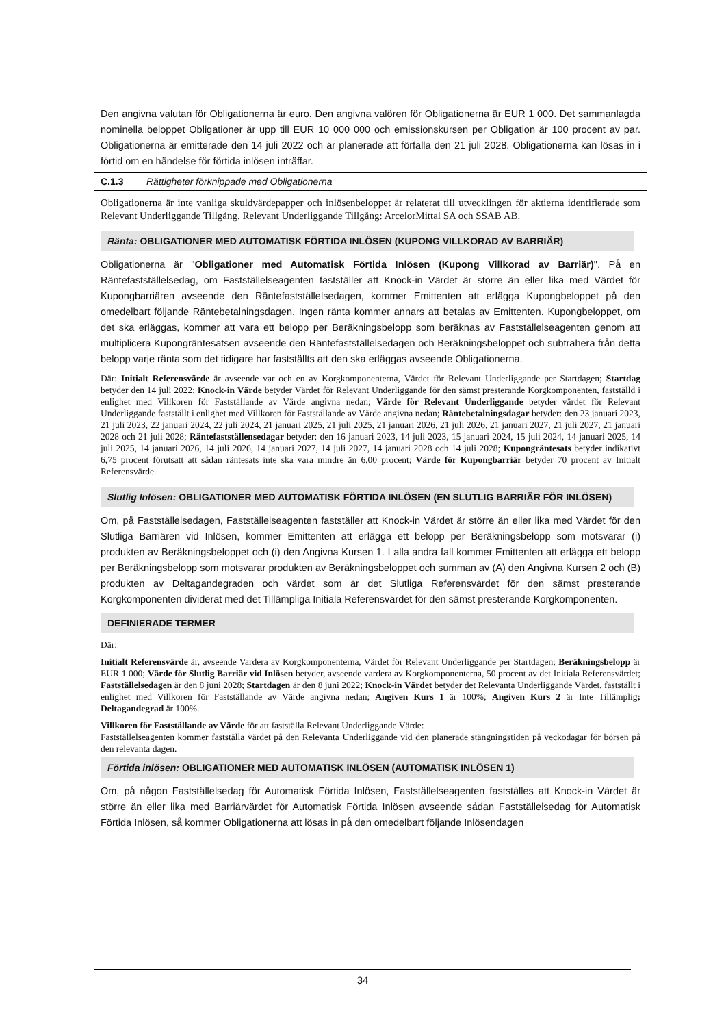Den angivna valutan för Obligationerna är euro. Den angivna valören för Obligationerna är EUR 1 000. Det sammanlagda nominella beloppet Obligationer är upp till EUR 10 000 000 och emissionskursen per Obligation är 100 procent av par. Obligationerna är emitterade den 14 juli 2022 och är planerade att förfalla den 21 juli 2028. Obligationerna kan lösas in i förtid om en händelse för förtida inlösen inträffar.
| C.1.3 | Rättigheter förknippade med Obligationerna |
Obligationerna är inte vanliga skuldvärdepapper och inlösenbeloppet är relaterat till utvecklingen för aktierna identifierade som Relevant Underliggande Tillgång. Relevant Underliggande Tillgång: ArcelorMittal SA och SSAB AB.
Ränta: OBLIGATIONER MED AUTOMATISK FÖRTIDA INLÖSEN (KUPONG VILLKORAD AV BARRIÄR)
Obligationerna är "Obligationer med Automatisk Förtida Inlösen (Kupong Villkorad av Barriär)". På en Räntefastställelsedag, om Fastställelseagenten fastställer att Knock-in Värdet är större än eller lika med Värdet för Kupongbarriären avseende den Räntefastställelsedagen, kommer Emittenten att erlägga Kupongbeloppet på den omedelbart följande Räntebetalningsdagen. Ingen ränta kommer annars att betalas av Emittenten. Kupongbeloppet, om det ska erläggas, kommer att vara ett belopp per Beräkningsbelopp som beräknas av Fastställelseagenten genom att multiplicera Kupongräntesatsen avseende den Räntefastställelsedagen och Beräkningsbeloppet och subtrahera från detta belopp varje ränta som det tidigare har fastställts att den ska erläggas avseende Obligationerna.
Där: Initialt Referensvärde är avseende var och en av Korgkomponenterna, Värdet för Relevant Underliggande per Startdagen; Startdag betyder den 14 juli 2022; Knock-in Värde betyder Värdet för Relevant Underliggande för den sämst presterande Korgkomponenten, fastställd i enlighet med Villkoren för Fastställande av Värde angivna nedan; Värde för Relevant Underliggande betyder värdet för Relevant Underliggande fastställt i enlighet med Villkoren för Fastställande av Värde angivna nedan; Räntebetalningsdagar betyder: den 23 januari 2023, 21 juli 2023, 22 januari 2024, 22 juli 2024, 21 januari 2025, 21 juli 2025, 21 januari 2026, 21 juli 2026, 21 januari 2027, 21 juli 2027, 21 januari 2028 och 21 juli 2028; Räntefastställensedagar betyder: den 16 januari 2023, 14 juli 2023, 15 januari 2024, 15 juli 2024, 14 januari 2025, 14 juli 2025, 14 januari 2026, 14 juli 2026, 14 januari 2027, 14 juli 2027, 14 januari 2028 och 14 juli 2028; Kupongräntesats betyder indikativt 6,75 procent förutsatt att sådan räntesats inte ska vara mindre än 6,00 procent; Värde för Kupongbarriär betyder 70 procent av Initialt Referensvärde.
Slutlig Inlösen: OBLIGATIONER MED AUTOMATISK FÖRTIDA INLÖSEN (EN SLUTLIG BARRIÄR FÖR INLÖSEN)
Om, på Fastställelsedagen, Fastställelseagenten fastställer att Knock-in Värdet är större än eller lika med Värdet för den Slutliga Barriären vid Inlösen, kommer Emittenten att erlägga ett belopp per Beräkningsbelopp som motsvarar (i) produkten av Beräkningsbeloppet och (i) den Angivna Kursen 1. I alla andra fall kommer Emittenten att erlägga ett belopp per Beräkningsbelopp som motsvarar produkten av Beräkningsbeloppet och summan av (A) den Angivna Kursen 2 och (B) produkten av Deltagandegraden och värdet som är det Slutliga Referensvärdet för den sämst presterande Korgkomponenten dividerat med det Tillämpliga Initiala Referensvärdet för den sämst presterande Korgkomponenten.
DEFINIERADE TERMER
Där:
Initialt Referensvärde är, avseende Vardera av Korgkomponenterna, Värdet för Relevant Underliggande per Startdagen; Beräkningsbelopp är EUR 1 000; Värde för Slutlig Barriär vid Inlösen betyder, avseende vardera av Korgkomponenterna, 50 procent av det Initiala Referensvärdet; Fastställelsedagen är den 8 juni 2028; Startdagen är den 8 juni 2022; Knock-in Värdet betyder det Relevanta Underliggande Värdet, fastställt i enlighet med Villkoren för Fastställande av Värde angivna nedan; Angiven Kurs 1 är 100%; Angiven Kurs 2 är Inte Tillämplig; Deltagandegrad är 100%.
Villkoren för Fastställande av Värde för att fastställa Relevant Underliggande Värde:
Fastställelseagenten kommer fastställa värdet på den Relevanta Underliggande vid den planerade stängningstiden på veckodagar för börsen på den relevanta dagen.
Förtida inlösen: OBLIGATIONER MED AUTOMATISK INLÖSEN (AUTOMATISK INLÖSEN 1)
Om, på någon Fastställelsedag för Automatisk Förtida Inlösen, Fastställelseagenten fastställes att Knock-in Värdet är större än eller lika med Barriärvärdet för Automatisk Förtida Inlösen avseende sådan Fastställelsedag för Automatisk Förtida Inlösen, så kommer Obligationerna att lösas in på den omedelbart följande Inlösendagen
34